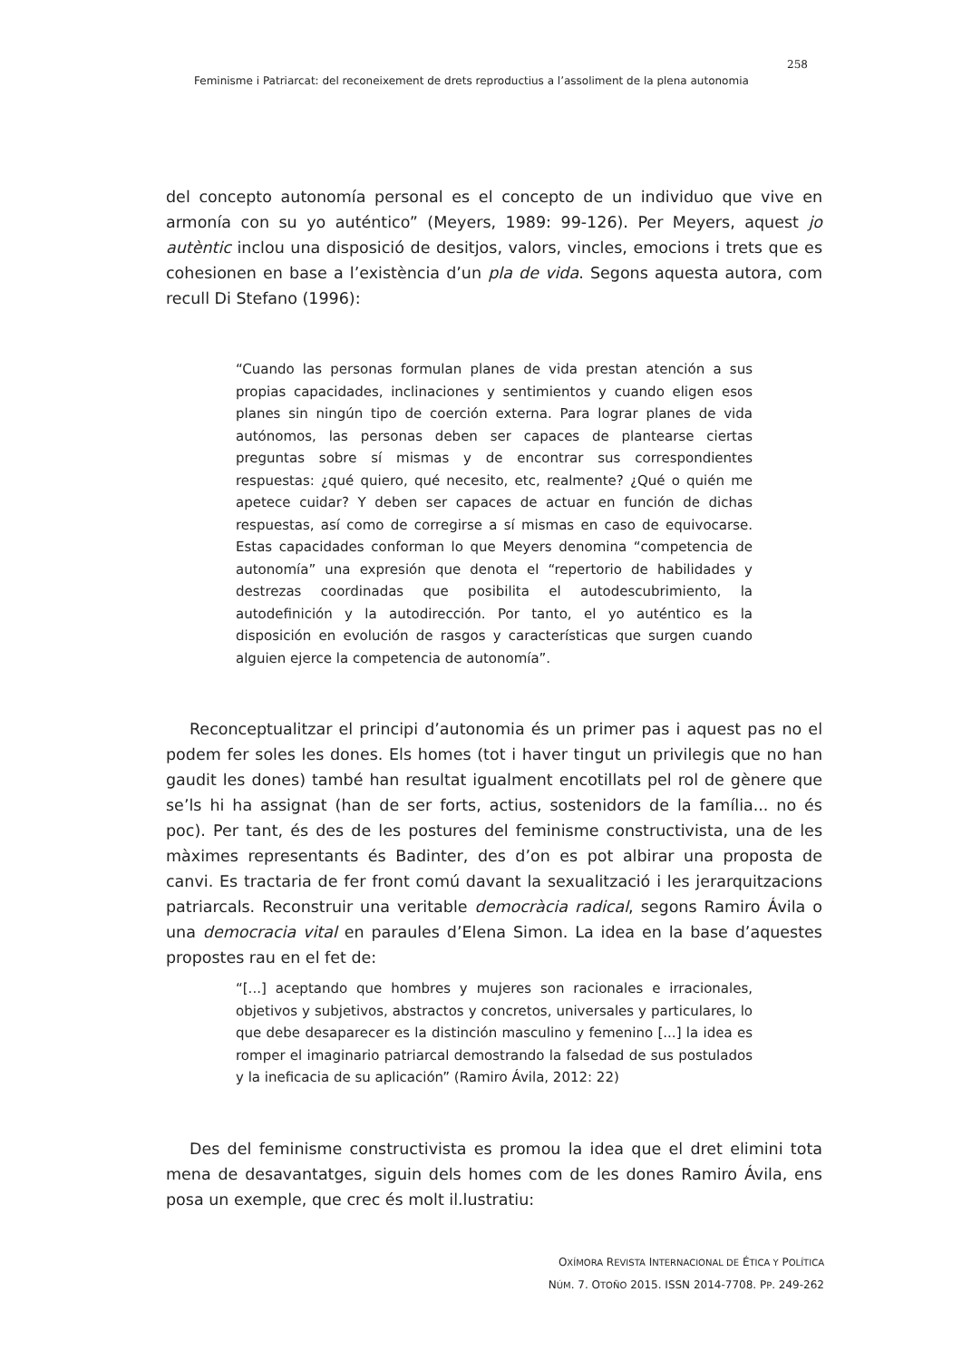258
Feminisme i Patriarcat: del reconeixement de drets reproductius a l’assoliment de la plena autonomia
del concepto autonomía personal es el concepto de un individuo que vive en armonía con su yo auténtico” (Meyers, 1989: 99-126). Per Meyers, aquest jo autèntic inclou una disposició de desitjos, valors, vincles, emocions i trets que es cohesionen en base a l’existència d’un pla de vida. Segons aquesta autora, com recull Di Stefano (1996):
“Cuando las personas formulan planes de vida prestan atención a sus propias capacidades, inclinaciones y sentimientos y cuando eligen esos planes sin ningún tipo de coerción externa. Para lograr planes de vida autónomos, las personas deben ser capaces de plantearse ciertas preguntas sobre sí mismas y de encontrar sus correspondientes respuestas: ¿qué quiero, qué necesito, etc, realmente? ¿Qué o quién me apetece cuidar? Y deben ser capaces de actuar en función de dichas respuestas, así como de corregirse a sí mismas en caso de equivocarse. Estas capacidades conforman lo que Meyers denomina “competencia de autonomía” una expresión que denota el “repertorio de habilidades y destrezas coordinadas que posibilita el autodescubrimiento, la autodefinición y la autodirección. Por tanto, el yo auténtico es la disposición en evolución de rasgos y características que surgen cuando alguien ejerce la competencia de autonomía”.
Reconceptualitzar el principi d’autonomia és un primer pas i aquest pas no el podem fer soles les dones. Els homes (tot i haver tingut un privilegis que no han gaudit les dones) també han resultat igualment encotillats pel rol de gènere que se’ls hi ha assignat (han de ser forts, actius, sostenidors de la família... no és poc). Per tant, és des de les postures del feminisme constructivista, una de les màximes representants és Badinter, des d’on es pot albirar una proposta de canvi. Es tractaria de fer front comú davant la sexualització i les jerarquitzacions patriarcals. Reconstruir una veritable democràcia radical, segons Ramiro Ávila o una democracia vital en paraules d’Elena Simon. La idea en la base d’aquestes propostes rau en el fet de:
“[...] aceptando que hombres y mujeres son racionales e irracionales, objetivos y subjetivos, abstractos y concretos, universales y particulares, lo que debe desaparecer es la distinción masculino y femenino [...] la idea es romper el imaginario patriarcal demostrando la falsedad de sus postulados y la ineficacia de su aplicación” (Ramiro Ávila, 2012: 22)
Des del feminisme constructivista es promou la idea que el dret elimini tota mena de desavantatges, siguin dels homes com de les dones Ramiro Ávila, ens posa un exemple, que crec és molt il.lustratiu:
OXÍMORA REVISTA INTERNACIONAL DE ÉTICA Y POLÍTICA
NÚM. 7. OTOÑO 2015. ISSN 2014-7708. PP. 249-262